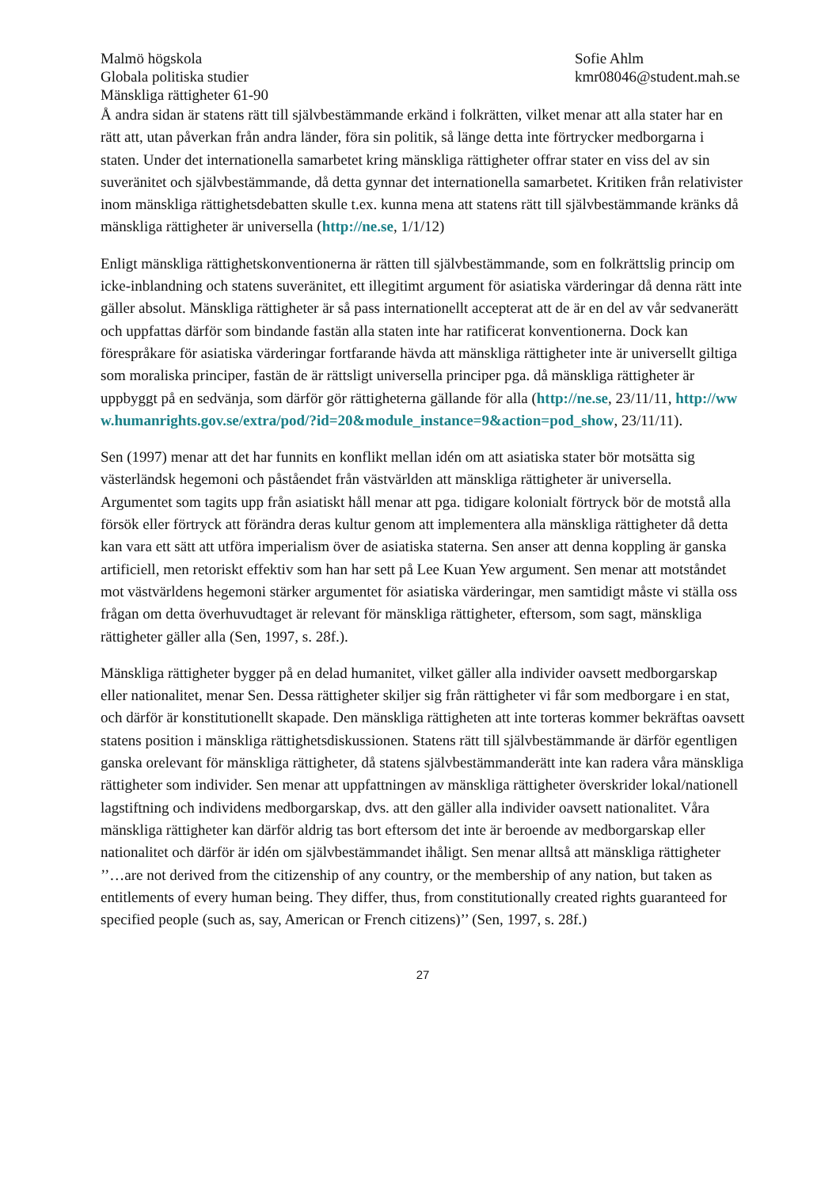Malmö högskola
Globala politiska studier
Mänskliga rättigheter 61-90
Sofie Ahlm
kmr08046@student.mah.se
Å andra sidan är statens rätt till självbestämmande erkänd i folkrätten, vilket menar att alla stater har en rätt att, utan påverkan från andra länder, föra sin politik, så länge detta inte förtrycker medborgarna i staten. Under det internationella samarbetet kring mänskliga rättigheter offrar stater en viss del av sin suveränitet och självbestämmande, då detta gynnar det internationella samarbetet. Kritiken från relativister inom mänskliga rättighetsdebatten skulle t.ex. kunna mena att statens rätt till självbestämmande kränks då mänskliga rättigheter är universella (http://ne.se, 1/1/12)
Enligt mänskliga rättighetskonventionerna är rätten till självbestämmande, som en folkrättslig princip om icke-inblandning och statens suveränitet, ett illegitimt argument för asiatiska värderingar då denna rätt inte gäller absolut. Mänskliga rättigheter är så pass internationellt accepterat att de är en del av vår sedvanerätt och uppfattas därför som bindande fastän alla staten inte har ratificerat konventionerna. Dock kan förespråkare för asiatiska värderingar fortfarande hävda att mänskliga rättigheter inte är universellt giltiga som moraliska principer, fastän de är rättsligt universella principer pga. då mänskliga rättigheter är uppbyggt på en sedvänja, som därför gör rättigheterna gällande för alla (http://ne.se, 23/11/11, http://www.humanrights.gov.se/extra/pod/?id=20&module_instance=9&action=pod_show, 23/11/11).
Sen (1997) menar att det har funnits en konflikt mellan idén om att asiatiska stater bör motsätta sig västerländsk hegemoni och påståendet från västvärlden att mänskliga rättigheter är universella. Argumentet som tagits upp från asiatiskt håll menar att pga. tidigare kolonialt förtryck bör de motstå alla försök eller förtryck att förändra deras kultur genom att implementera alla mänskliga rättigheter då detta kan vara ett sätt att utföra imperialism över de asiatiska staterna. Sen anser att denna koppling är ganska artificiell, men retoriskt effektiv som han har sett på Lee Kuan Yew argument. Sen menar att motståndet mot västvärldens hegemoni stärker argumentet för asiatiska värderingar, men samtidigt måste vi ställa oss frågan om detta överhuvudtaget är relevant för mänskliga rättigheter, eftersom, som sagt, mänskliga rättigheter gäller alla (Sen, 1997, s. 28f.).
Mänskliga rättigheter bygger på en delad humanitet, vilket gäller alla individer oavsett medborgarskap eller nationalitet, menar Sen. Dessa rättigheter skiljer sig från rättigheter vi får som medborgare i en stat, och därför är konstitutionellt skapade. Den mänskliga rättigheten att inte torteras kommer bekräftas oavsett statens position i mänskliga rättighetsdiskussionen. Statens rätt till självbestämmande är därför egentligen ganska orelevant för mänskliga rättigheter, då statens självbestämmanderätt inte kan radera våra mänskliga rättigheter som individer. Sen menar att uppfattningen av mänskliga rättigheter överskrider lokal/nationell lagstiftning och individens medborgarskap, dvs. att den gäller alla individer oavsett nationalitet. Våra mänskliga rättigheter kan därför aldrig tas bort eftersom det inte är beroende av medborgarskap eller nationalitet och därför är idén om självbestämmandet ihåligt. Sen menar alltså att mänskliga rättigheter ’’…are not derived from the citizenship of any country, or the membership of any nation, but taken as entitlements of every human being. They differ, thus, from constitutionally created rights guaranteed for specified people (such as, say, American or French citizens)’’ (Sen, 1997, s. 28f.)
27